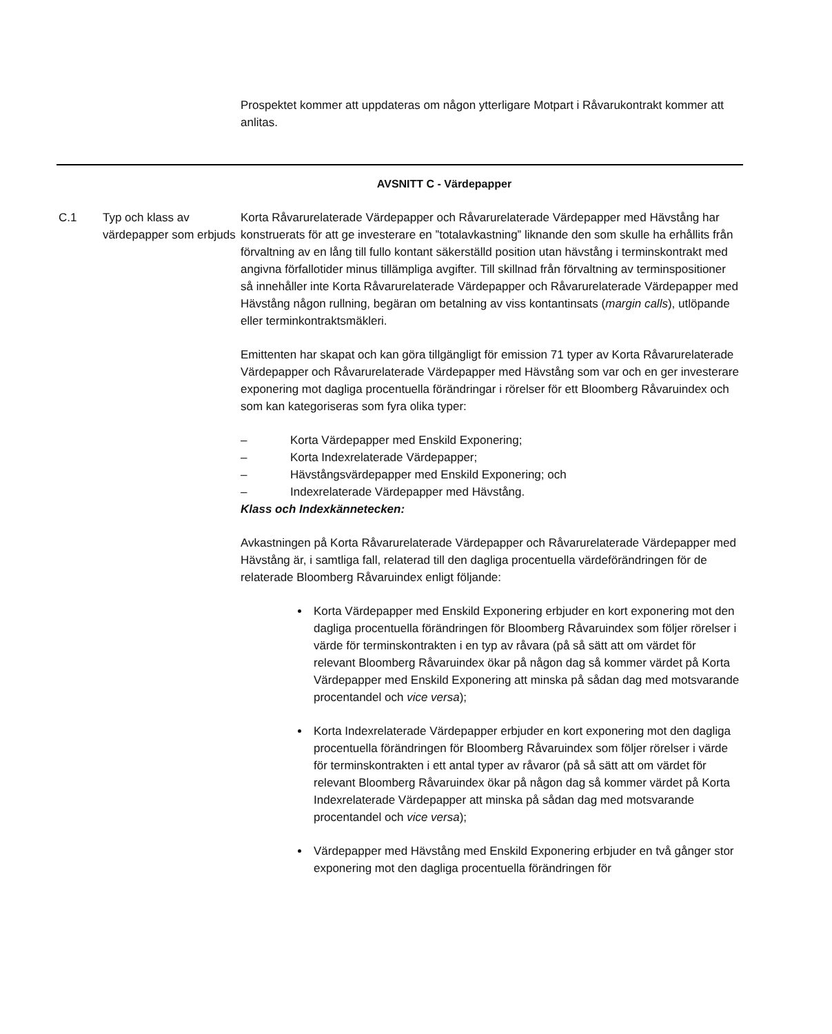Prospektet kommer att uppdateras om någon ytterligare Motpart i Råvarukontrakt kommer att anlitas.
AVSNITT C - Värdepapper
C.1 Typ och klass av värdepapper som erbjuds
Korta Råvarurelaterade Värdepapper och Råvarurelaterade Värdepapper med Hävstång har konstruerats för att ge investerare en ”totalavkastning” liknande den som skulle ha erhållits från förvaltning av en lång till fullo kontant säkerställd position utan hävstång i terminskontrakt med angivna förfallotider minus tillämpliga avgifter. Till skillnad från förvaltning av terminspositioner så innehåller inte Korta Råvarurelaterade Värdepapper och Råvarurelaterade Värdepapper med Hävstång någon rullning, begäran om betalning av viss kontantinsats (margin calls), utlöpande eller terminkontraktsmäkleri.
Emittenten har skapat och kan göra tillgängligt för emission 71 typer av Korta Råvarurelaterade Värdepapper och Råvarurelaterade Värdepapper med Hävstång som var och en ger investerare exponering mot dagliga procentuella förändringar i rörelser för ett Bloomberg Råvaruindex och som kan kategoriseras som fyra olika typer:
– Korta Värdepapper med Enskild Exponering;
– Korta Indexrelaterade Värdepapper;
– Hävstångsvärdepapper med Enskild Exponering; och
– Indexrelaterade Värdepapper med Hävstång.
Klass och Indexkännetecken:
Avkastningen på Korta Råvarurelaterade Värdepapper och Råvarurelaterade Värdepapper med Hävstång är, i samtliga fall, relaterad till den dagliga procentuella värdeförändringen för de relaterade Bloomberg Råvaruindex enligt följande:
Korta Värdepapper med Enskild Exponering erbjuder en kort exponering mot den dagliga procentuella förändringen för Bloomberg Råvaruindex som följer rörelser i värde för terminskontrakten i en typ av råvara (på så sätt att om värdet för relevant Bloomberg Råvaruindex ökar på någon dag så kommer värdet på Korta Värdepapper med Enskild Exponering att minska på sådan dag med motsvarande procentandel och vice versa);
Korta Indexrelaterade Värdepapper erbjuder en kort exponering mot den dagliga procentuella förändringen för Bloomberg Råvaruindex som följer rörelser i värde för terminskontrakten i ett antal typer av råvaror (på så sätt att om värdet för relevant Bloomberg Råvaruindex ökar på någon dag så kommer värdet på Korta Indexrelaterade Värdepapper att minska på sådan dag med motsvarande procentandel och vice versa);
Värdepapper med Hävstång med Enskild Exponering erbjuder en två gånger stor exponering mot den dagliga procentuella förändringen för